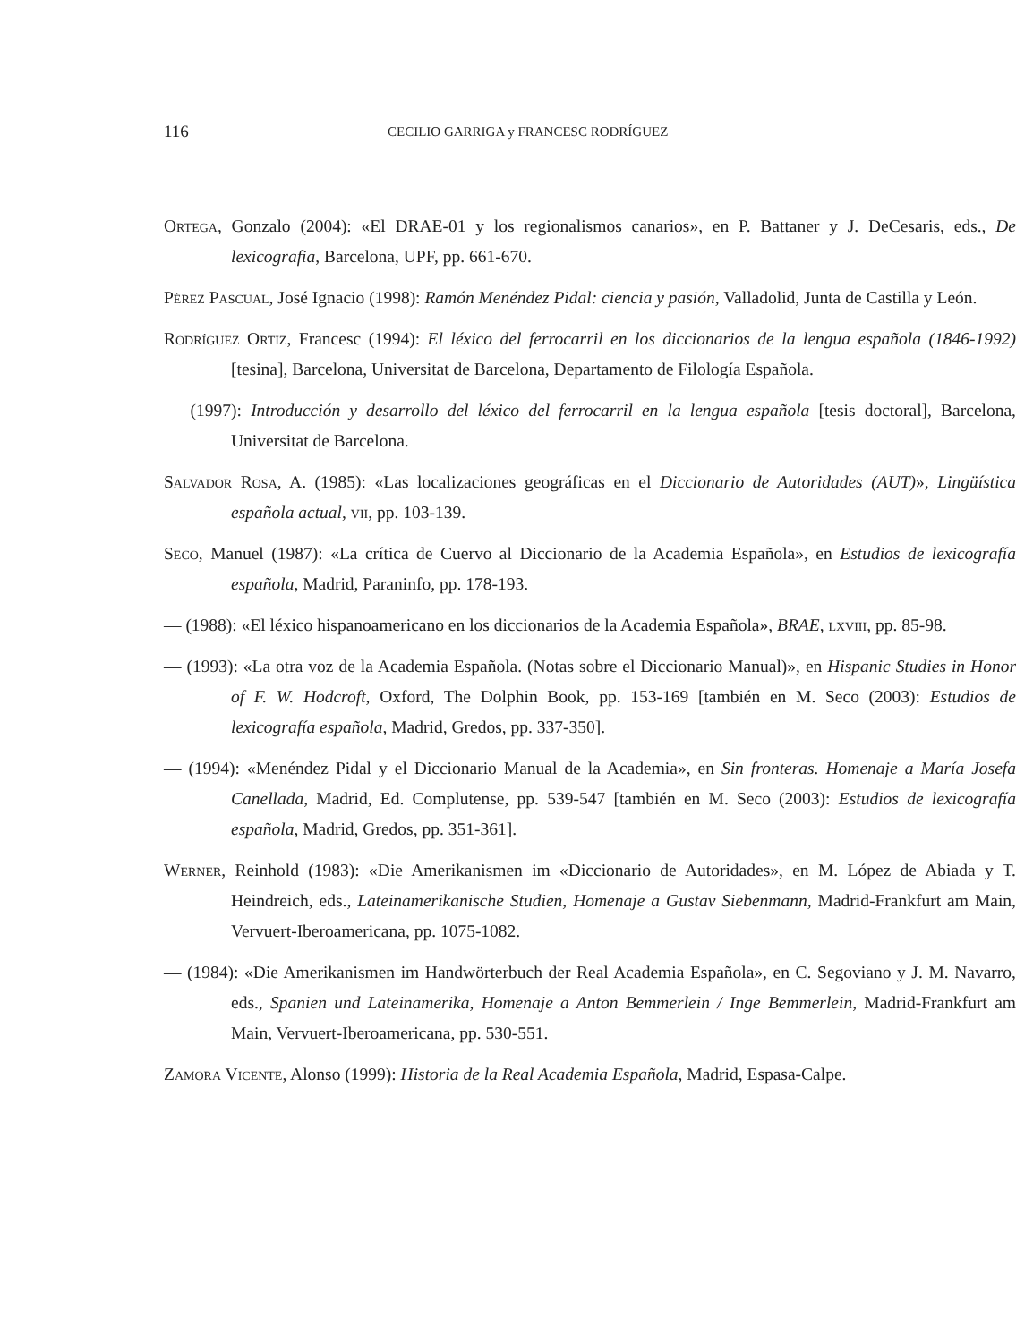116 CECILIO GARRIGA y FRANCESC RODRÍGUEZ
Ortega, Gonzalo (2004): «El DRAE-01 y los regionalismos canarios», en P. Battaner y J. DeCesaris, eds., De lexicografia, Barcelona, UPF, pp. 661-670.
Pérez Pascual, José Ignacio (1998): Ramón Menéndez Pidal: ciencia y pasión, Valladolid, Junta de Castilla y León.
Rodríguez Ortiz, Francesc (1994): El léxico del ferrocarril en los diccionarios de la lengua española (1846-1992) [tesina], Barcelona, Universitat de Barcelona, Departamento de Filología Española.
— (1997): Introducción y desarrollo del léxico del ferrocarril en la lengua española [tesis doctoral], Barcelona, Universitat de Barcelona.
Salvador Rosa, A. (1985): «Las localizaciones geográficas en el Diccionario de Autoridades (AUT)», Lingüística española actual, vii, pp. 103-139.
Seco, Manuel (1987): «La crítica de Cuervo al Diccionario de la Academia Española», en Estudios de lexicografía española, Madrid, Paraninfo, pp. 178-193.
— (1988): «El léxico hispanoamericano en los diccionarios de la Academia Española», BRAE, lxviii, pp. 85-98.
— (1993): «La otra voz de la Academia Española. (Notas sobre el Diccionario Manual)», en Hispanic Studies in Honor of F. W. Hodcroft, Oxford, The Dolphin Book, pp. 153-169 [también en M. Seco (2003): Estudios de lexicografía española, Madrid, Gredos, pp. 337-350].
— (1994): «Menéndez Pidal y el Diccionario Manual de la Academia», en Sin fronteras. Homenaje a María Josefa Canellada, Madrid, Ed. Complutense, pp. 539-547 [también en M. Seco (2003): Estudios de lexicografía española, Madrid, Gredos, pp. 351-361].
Werner, Reinhold (1983): «Die Amerikanismen im «Diccionario de Autoridades», en M. López de Abiada y T. Heindreich, eds., Lateinamerikanische Studien, Homenaje a Gustav Siebenmann, Madrid-Frankfurt am Main, Vervuert-Iberoamericana, pp. 1075-1082.
— (1984): «Die Amerikanismen im Handwörterbuch der Real Academia Española», en C. Segoviano y J. M. Navarro, eds., Spanien und Lateinamerika, Homenaje a Anton Bemmerlein / Inge Bemmerlein, Madrid-Frankfurt am Main, Vervuert-Iberoamericana, pp. 530-551.
Zamora Vicente, Alonso (1999): Historia de la Real Academia Española, Madrid, Espasa-Calpe.